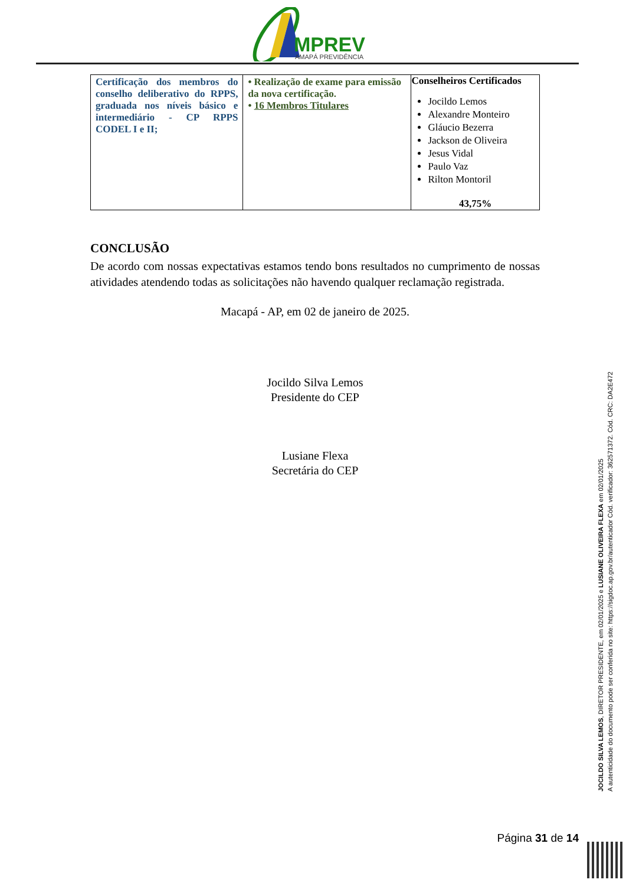MPREV
AMAPÁ PREVIDÊNCIA
| Certificação dos membros do conselho deliberativo do RPPS, graduada nos níveis básico e intermediário - CP RPPS CODEL I e II; | • Realização de exame para emissão da nova certificação. • 16 Membros Titulares | Conselheiros Certificados Jocildo Lemos Alexandre Monteiro Gláucio Bezerra Jackson de Oliveira Jesus Vidal Paulo Vaz Rilton Montoril 43,75% |
CONCLUSÃO
De acordo com nossas expectativas estamos tendo bons resultados no cumprimento de nossas atividades atendendo todas as solicitações não havendo qualquer reclamação registrada.
Macapá - AP, em 02 de janeiro de 2025.
Jocildo Silva Lemos
Presidente do CEP
Lusiane Flexa
Secretária do CEP
JOCILDO SILVA LEMOS, DIRETOR PRESIDENTE, em 02/01/2025 e LUSIANE OLIVEIRA FLEXA em 02/01/2025
A autenticidade do documento pode ser conferida no site: https://sigdoc.ap.gov.br/autenticador Cód. verificador: 362571372. Cód. CRC: DA2E472
Página 31 de 14